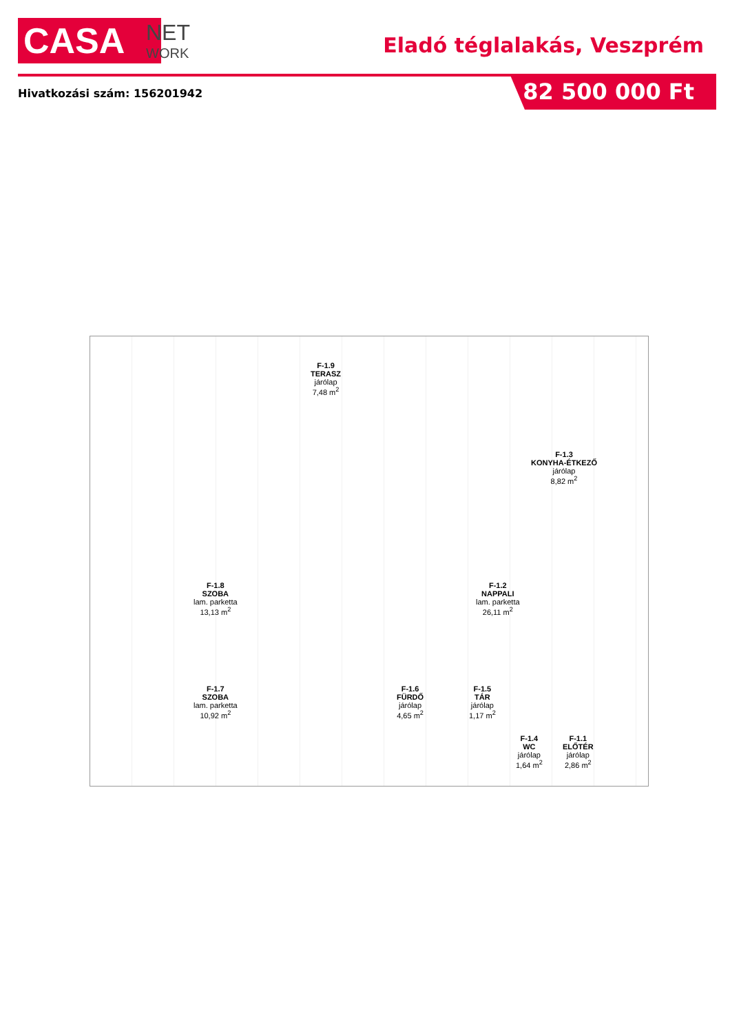CASA
NET
WORK
Eladó téglalakás, Veszprém
Hivatkozási szám: 156201942 82 500 000 Ft
F-1.9
TERASZ
járólap
7,48 m<sup>2</sup>
F-1.3
KONYHA-ÉTKEZŐ
járólap
8,82 m<sup>2</sup>
F-1.8
SZOBA
lam. parketta
13,13 m<sup>2</sup>
F-1.2
NAPPALI
lam. parketta
26,11 m<sup>2</sup>
F-1.7
SZOBA
lam. parketta
10,92 m<sup>2</sup>
F-1.6
FÜRDŐ
járólap
4,65 m<sup>2</sup>
F-1.5
TÁR
járólap
1,17 m<sup>2</sup>
F-1.4
WC
járólap
1,64 m<sup>2</sup>
F-1.1
ELŐTÉR
járólap
2,86 m<sup>2</sup>